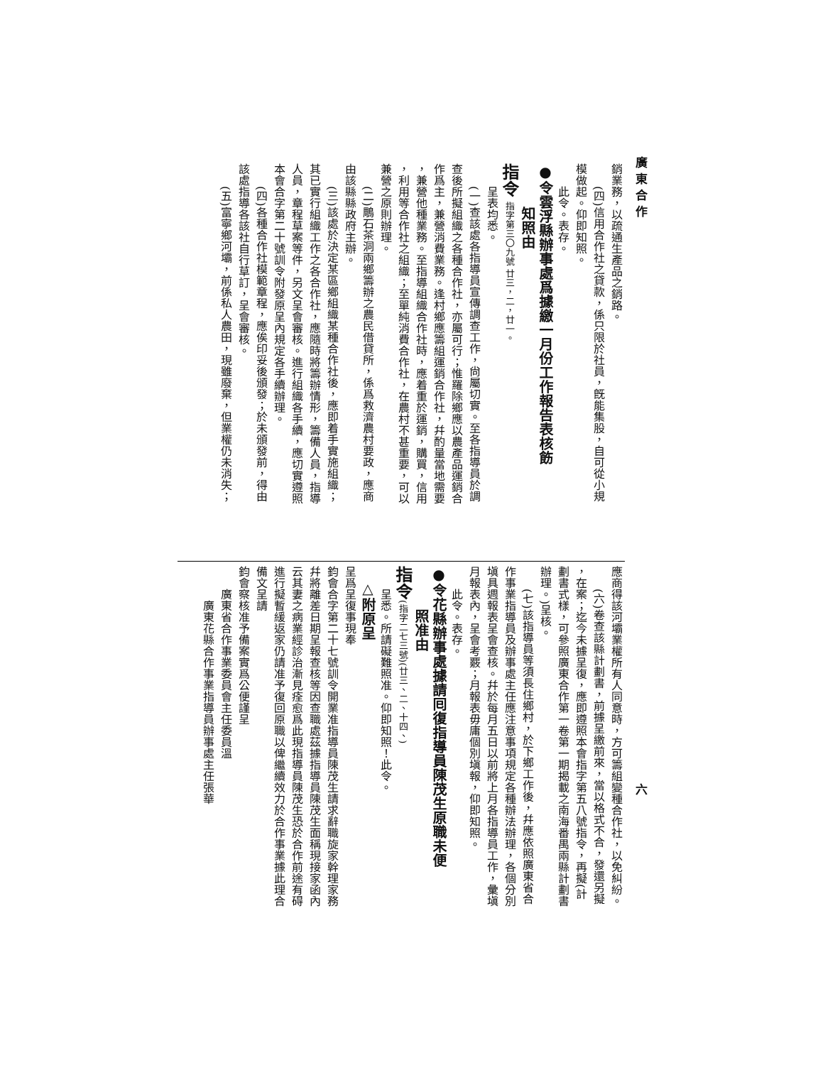廣 東 合 作 六
銷業務，以疏通生產品之銷路。
(四)信用合作社之貸款，係只限於社員，旣能集股，自可從小規
模做起。仰即知照。
此令。表存。
●令雲浮縣辦事處爲據繳一月份工作報告表核飭
知照由
指令 指字第三〇九號 廿三，二，廿一。
呈表均悉。
(一)查該處各指導員宣傳調查工作，尙屬切實。至各指導員於調
查後所擬組織之各種合作社，亦屬可行；惟羅除鄉應以農產品運銷合
作爲主，兼營消費業務。逢村鄉應籌組運銷合作社，幷酌量當地需要
，兼營他種業務。至指導組織合作社時，應着重於運銷，購買，信用
，利用等合作社之組織；至單純消費合作社，在農村不甚重要，可以
兼營之原則辦理。
(二)鵰石茶洞兩鄉籌辦之農民借貸所，係爲救濟農村要政，應商
由該縣縣政府主辦。
(三)該處於決定某區鄉組織某種合作社後，應即着手實施組織；
其已實行組織工作之各合作社，應隨時將籌辦情形，籌備人員，指導
人員，章程草案等件，另文呈會審核。進行組織各手續，應切實遵照
本會合字第二十號訓令附發原呈內規定各手續辦理。
(四)各種合作社模範章程，應俟印妥後頒發；於未頒發前，得由
該處指導各該社自行草訂，呈會審核。
(五)富寧鄉河壩，前係私人農田，現雖廢棄，但業權仍未消失；
應商得該河壩業權所有人同意時，方可籌組變種合作社，以免糾紛。
(六)卷查該縣計劃書，前據呈繳前來，當以格式不合，發還另擬
，在案；迄今未據呈復，應即遵照本會指字第五八號指令，再擬(計
劃書式樣，可參照廣東合作第一卷第一期揭載之南海番禺兩縣計劃書
辦理。)呈核。
(七)該指導員等須長住鄉村，於下鄉工作後，幷應依照廣東省合
作事業指導員及辦事處主任應注意事項規定各種辦法辦理，各個分別
塡具週報表呈會查核。幷於每月五日以前將上月各指導員工作，彙塡
月報表內，呈會考覈；月報表毋庸個別塡報，仰即知照。
此令。表存。
●令花縣辦事處據請囘復指導員陳茂生原職未便
照准由
指令(指字二七三號)(廿三、二、十四、)
呈悉。所請礙難照准。仰即知照！此令。
△附原呈
呈爲呈復事現奉
鈞會合字第二十七號訓令開業准指導員陳茂生請求辭職旋家幹理家務
幷將離差日期呈報查核等因查職處茲據指導員陳茂生面稱現接家函內
云其妻之病業經診治漸見痊愈爲此現指導員陳茂生恐於合作前途有碍
進行擬暫緩返家仍請准予復回原職以俾繼續效力於合作事業據此理合
備文呈請
鈞會察核准予備案實爲公便謹呈
廣東省合作事業委員會主任委員溫
廣東花縣合作事業指導員辦事處主任張華